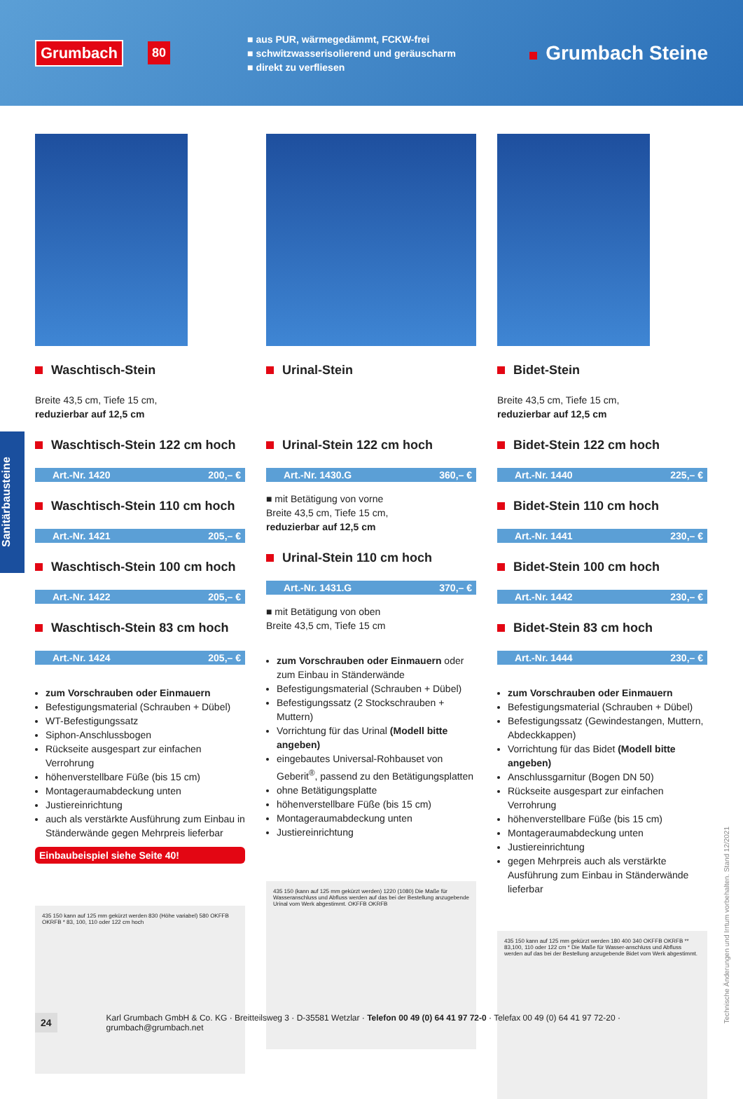Grumbach 80
■ aus PUR, wärmegedämmt, FCKW-frei
■ schwitzwasserisolierend und geräuscharm
■ direkt zu verfliesen
Grumbach Steine
Sanitärbausteine
Waschtisch-Stein
Breite 43,5 cm, Tiefe 15 cm,
reduzierbar auf 12,5 cm
Waschtisch-Stein 122 cm hoch
Art.-Nr. 1420 200,– €
Waschtisch-Stein 110 cm hoch
Art.-Nr. 1421 205,– €
Waschtisch-Stein 100 cm hoch
Art.-Nr. 1422 205,– €
Waschtisch-Stein 83 cm hoch
Art.-Nr. 1424 205,– €
zum Vorschrauben oder Einmauern
Befestigungsmaterial (Schrauben + Dübel)
WT-Befestigungssatz
Siphon-Anschlussbogen
Rückseite ausgespart zur einfachen Verrohrung
höhenverstellbare Füße (bis 15 cm)
Montageraumabdeckung unten
Justiereinrichtung
auch als verstärkte Ausführung zum Einbau in Ständerwände gegen Mehrpreis lieferbar
Einbaubeispiel siehe Seite 40!
435 150 kann auf 125 mm gekürzt werden 830 (Höhe variabel) 580 OKFFB OKRFB * 83, 100, 110 oder 122 cm hoch
Urinal-Stein
Urinal-Stein 122 cm hoch
Art.-Nr. 1430.G 360,– €
■ mit Betätigung von vorne
Breite 43,5 cm, Tiefe 15 cm,
reduzierbar auf 12,5 cm
Urinal-Stein 110 cm hoch
Art.-Nr. 1431.G 370,– €
■ mit Betätigung von oben
Breite 43,5 cm, Tiefe 15 cm
zum Vorschrauben oder Einmauern oder zum Einbau in Ständerwände
Befestigungsmaterial (Schrauben + Dübel)
Befestigungssatz (2 Stockschrauben + Muttern)
Vorrichtung für das Urinal (Modell bitte angeben)
eingebautes Universal-Rohbauset von Geberit<sup>®</sup>, passend zu den Betätigungsplatten
ohne Betätigungsplatte
höhenverstellbare Füße (bis 15 cm)
Montageraumabdeckung unten
Justiereinrichtung
435 150 (kann auf 125 mm gekürzt werden) 1220 (1080) Die Maße für Wasseranschluss und Abfluss werden auf das bei der Bestellung anzugebende Urinal vom Werk abgestimmt. OKFFB OKRFB
Bidet-Stein
Breite 43,5 cm, Tiefe 15 cm,
reduzierbar auf 12,5 cm
Bidet-Stein 122 cm hoch
Art.-Nr. 1440 225,– €
Bidet-Stein 110 cm hoch
Art.-Nr. 1441 230,– €
Bidet-Stein 100 cm hoch
Art.-Nr. 1442 230,– €
Bidet-Stein 83 cm hoch
Art.-Nr. 1444 230,– €
zum Vorschrauben oder Einmauern
Befestigungsmaterial (Schrauben + Dübel)
Befestigungssatz (Gewindestangen, Muttern, Abdeckkappen)
Vorrichtung für das Bidet (Modell bitte angeben)
Anschlussgarnitur (Bogen DN 50)
Rückseite ausgespart zur einfachen Verrohrung
höhenverstellbare Füße (bis 15 cm)
Montageraumabdeckung unten
Justiereinrichtung
gegen Mehrpreis auch als verstärkte Ausführung zum Einbau in Ständerwände lieferbar
435 150 kann auf 125 mm gekürzt werden 180 400 340 OKFFB OKRFB ** 83,100, 110 oder 122 cm * Die Maße für Wasser-anschluss und Abfluss werden auf das bei der Bestellung anzugebende Bidet vom Werk abgestimmt.
24 Karl Grumbach GmbH & Co. KG · Breitteilsweg 3 · D-35581 Wetzlar · Telefon 00 49 (0) 64 41 97 72-0 · Telefax 00 49 (0) 64 41 97 72-20 · grumbach@grumbach.net
Technische Änderungen und Irrtum vorbehalten. Stand 12/2021